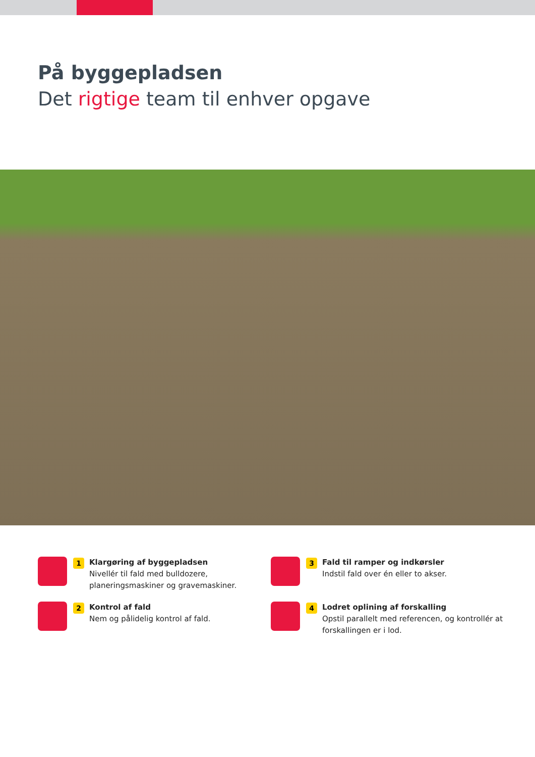På byggepladsen
Det rigtige team til enhver opgave
1
Klargøring af byggepladsen
Nivellér til fald med bulldozere, planeringsmaskiner og gravemaskiner.
3
Fald til ramper og indkørsler
Indstil fald over én eller to akser.
2
Kontrol af fald
Nem og pålidelig kontrol af fald.
4
Lodret oplining af forskalling
Opstil parallelt med referencen, og kontrollér at forskallingen er i lod.